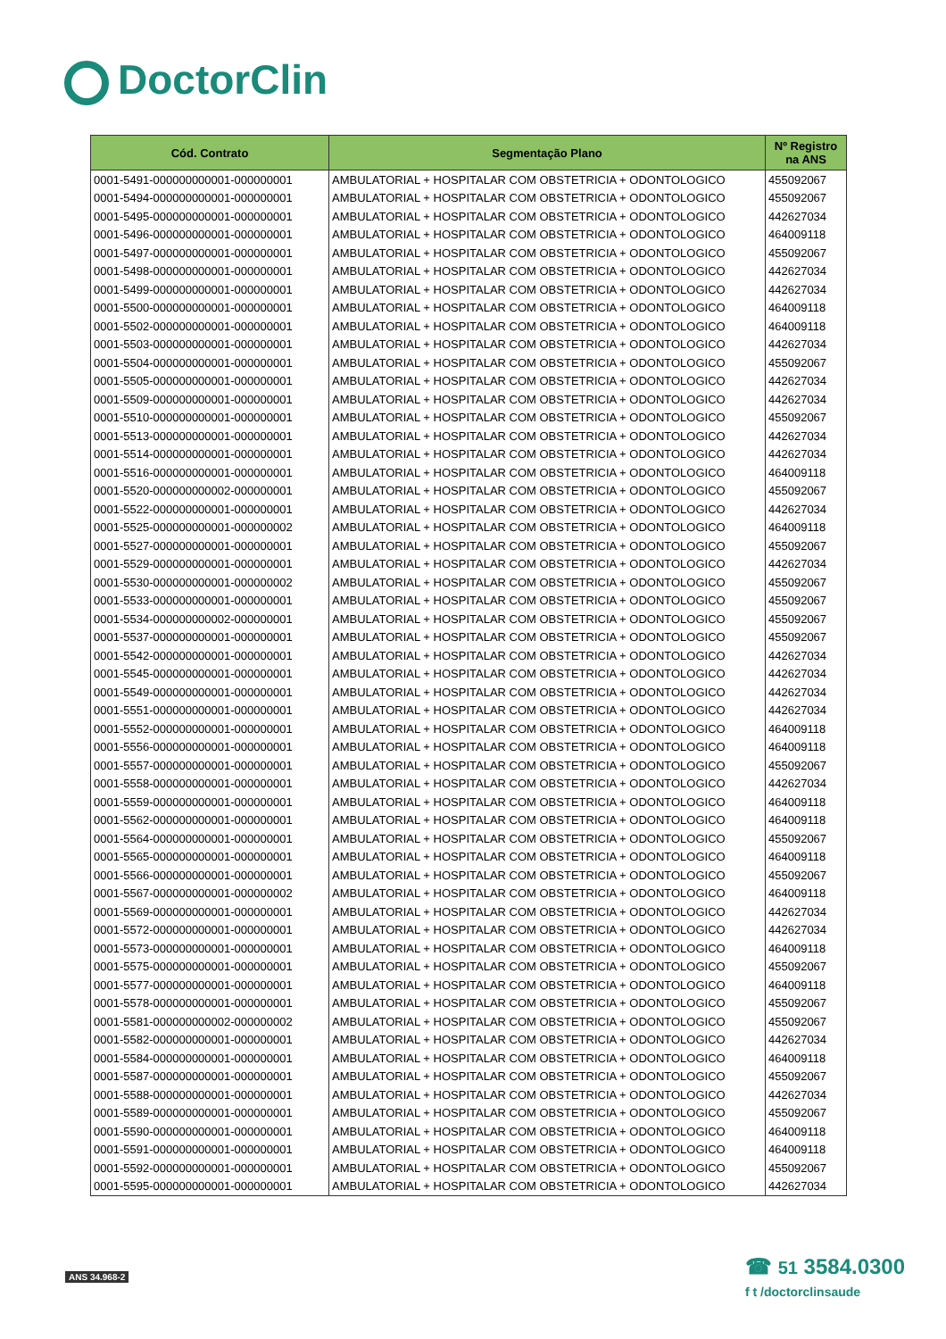DoctorClin
| Cód. Contrato | Segmentação Plano | Nº Registro na ANS |
| --- | --- | --- |
| 0001-5491-000000000001-000000001 | AMBULATORIAL + HOSPITALAR COM OBSTETRICIA + ODONTOLOGICO | 455092067 |
| 0001-5494-000000000001-000000001 | AMBULATORIAL + HOSPITALAR COM OBSTETRICIA + ODONTOLOGICO | 455092067 |
| 0001-5495-000000000001-000000001 | AMBULATORIAL + HOSPITALAR COM OBSTETRICIA + ODONTOLOGICO | 442627034 |
| 0001-5496-000000000001-000000001 | AMBULATORIAL + HOSPITALAR COM OBSTETRICIA + ODONTOLOGICO | 464009118 |
| 0001-5497-000000000001-000000001 | AMBULATORIAL + HOSPITALAR COM OBSTETRICIA + ODONTOLOGICO | 455092067 |
| 0001-5498-000000000001-000000001 | AMBULATORIAL + HOSPITALAR COM OBSTETRICIA + ODONTOLOGICO | 442627034 |
| 0001-5499-000000000001-000000001 | AMBULATORIAL + HOSPITALAR COM OBSTETRICIA + ODONTOLOGICO | 442627034 |
| 0001-5500-000000000001-000000001 | AMBULATORIAL + HOSPITALAR COM OBSTETRICIA + ODONTOLOGICO | 464009118 |
| 0001-5502-000000000001-000000001 | AMBULATORIAL + HOSPITALAR COM OBSTETRICIA + ODONTOLOGICO | 464009118 |
| 0001-5503-000000000001-000000001 | AMBULATORIAL + HOSPITALAR COM OBSTETRICIA + ODONTOLOGICO | 442627034 |
| 0001-5504-000000000001-000000001 | AMBULATORIAL + HOSPITALAR COM OBSTETRICIA + ODONTOLOGICO | 455092067 |
| 0001-5505-000000000001-000000001 | AMBULATORIAL + HOSPITALAR COM OBSTETRICIA + ODONTOLOGICO | 442627034 |
| 0001-5509-000000000001-000000001 | AMBULATORIAL + HOSPITALAR COM OBSTETRICIA + ODONTOLOGICO | 442627034 |
| 0001-5510-000000000001-000000001 | AMBULATORIAL + HOSPITALAR COM OBSTETRICIA + ODONTOLOGICO | 455092067 |
| 0001-5513-000000000001-000000001 | AMBULATORIAL + HOSPITALAR COM OBSTETRICIA + ODONTOLOGICO | 442627034 |
| 0001-5514-000000000001-000000001 | AMBULATORIAL + HOSPITALAR COM OBSTETRICIA + ODONTOLOGICO | 442627034 |
| 0001-5516-000000000001-000000001 | AMBULATORIAL + HOSPITALAR COM OBSTETRICIA + ODONTOLOGICO | 464009118 |
| 0001-5520-000000000002-000000001 | AMBULATORIAL + HOSPITALAR COM OBSTETRICIA + ODONTOLOGICO | 455092067 |
| 0001-5522-000000000001-000000001 | AMBULATORIAL + HOSPITALAR COM OBSTETRICIA + ODONTOLOGICO | 442627034 |
| 0001-5525-000000000001-000000002 | AMBULATORIAL + HOSPITALAR COM OBSTETRICIA + ODONTOLOGICO | 464009118 |
| 0001-5527-000000000001-000000001 | AMBULATORIAL + HOSPITALAR COM OBSTETRICIA + ODONTOLOGICO | 455092067 |
| 0001-5529-000000000001-000000001 | AMBULATORIAL + HOSPITALAR COM OBSTETRICIA + ODONTOLOGICO | 442627034 |
| 0001-5530-000000000001-000000002 | AMBULATORIAL + HOSPITALAR COM OBSTETRICIA + ODONTOLOGICO | 455092067 |
| 0001-5533-000000000001-000000001 | AMBULATORIAL + HOSPITALAR COM OBSTETRICIA + ODONTOLOGICO | 455092067 |
| 0001-5534-000000000002-000000001 | AMBULATORIAL + HOSPITALAR COM OBSTETRICIA + ODONTOLOGICO | 455092067 |
| 0001-5537-000000000001-000000001 | AMBULATORIAL + HOSPITALAR COM OBSTETRICIA + ODONTOLOGICO | 455092067 |
| 0001-5542-000000000001-000000001 | AMBULATORIAL + HOSPITALAR COM OBSTETRICIA + ODONTOLOGICO | 442627034 |
| 0001-5545-000000000001-000000001 | AMBULATORIAL + HOSPITALAR COM OBSTETRICIA + ODONTOLOGICO | 442627034 |
| 0001-5549-000000000001-000000001 | AMBULATORIAL + HOSPITALAR COM OBSTETRICIA + ODONTOLOGICO | 442627034 |
| 0001-5551-000000000001-000000001 | AMBULATORIAL + HOSPITALAR COM OBSTETRICIA + ODONTOLOGICO | 442627034 |
| 0001-5552-000000000001-000000001 | AMBULATORIAL + HOSPITALAR COM OBSTETRICIA + ODONTOLOGICO | 464009118 |
| 0001-5556-000000000001-000000001 | AMBULATORIAL + HOSPITALAR COM OBSTETRICIA + ODONTOLOGICO | 464009118 |
| 0001-5557-000000000001-000000001 | AMBULATORIAL + HOSPITALAR COM OBSTETRICIA + ODONTOLOGICO | 455092067 |
| 0001-5558-000000000001-000000001 | AMBULATORIAL + HOSPITALAR COM OBSTETRICIA + ODONTOLOGICO | 442627034 |
| 0001-5559-000000000001-000000001 | AMBULATORIAL + HOSPITALAR COM OBSTETRICIA + ODONTOLOGICO | 464009118 |
| 0001-5562-000000000001-000000001 | AMBULATORIAL + HOSPITALAR COM OBSTETRICIA + ODONTOLOGICO | 464009118 |
| 0001-5564-000000000001-000000001 | AMBULATORIAL + HOSPITALAR COM OBSTETRICIA + ODONTOLOGICO | 455092067 |
| 0001-5565-000000000001-000000001 | AMBULATORIAL + HOSPITALAR COM OBSTETRICIA + ODONTOLOGICO | 464009118 |
| 0001-5566-000000000001-000000001 | AMBULATORIAL + HOSPITALAR COM OBSTETRICIA + ODONTOLOGICO | 455092067 |
| 0001-5567-000000000001-000000002 | AMBULATORIAL + HOSPITALAR COM OBSTETRICIA + ODONTOLOGICO | 464009118 |
| 0001-5569-000000000001-000000001 | AMBULATORIAL + HOSPITALAR COM OBSTETRICIA + ODONTOLOGICO | 442627034 |
| 0001-5572-000000000001-000000001 | AMBULATORIAL + HOSPITALAR COM OBSTETRICIA + ODONTOLOGICO | 442627034 |
| 0001-5573-000000000001-000000001 | AMBULATORIAL + HOSPITALAR COM OBSTETRICIA + ODONTOLOGICO | 464009118 |
| 0001-5575-000000000001-000000001 | AMBULATORIAL + HOSPITALAR COM OBSTETRICIA + ODONTOLOGICO | 455092067 |
| 0001-5577-000000000001-000000001 | AMBULATORIAL + HOSPITALAR COM OBSTETRICIA + ODONTOLOGICO | 464009118 |
| 0001-5578-000000000001-000000001 | AMBULATORIAL + HOSPITALAR COM OBSTETRICIA + ODONTOLOGICO | 455092067 |
| 0001-5581-000000000002-000000002 | AMBULATORIAL + HOSPITALAR COM OBSTETRICIA + ODONTOLOGICO | 455092067 |
| 0001-5582-000000000001-000000001 | AMBULATORIAL + HOSPITALAR COM OBSTETRICIA + ODONTOLOGICO | 442627034 |
| 0001-5584-000000000001-000000001 | AMBULATORIAL + HOSPITALAR COM OBSTETRICIA + ODONTOLOGICO | 464009118 |
| 0001-5587-000000000001-000000001 | AMBULATORIAL + HOSPITALAR COM OBSTETRICIA + ODONTOLOGICO | 455092067 |
| 0001-5588-000000000001-000000001 | AMBULATORIAL + HOSPITALAR COM OBSTETRICIA + ODONTOLOGICO | 442627034 |
| 0001-5589-000000000001-000000001 | AMBULATORIAL + HOSPITALAR COM OBSTETRICIA + ODONTOLOGICO | 455092067 |
| 0001-5590-000000000001-000000001 | AMBULATORIAL + HOSPITALAR COM OBSTETRICIA + ODONTOLOGICO | 464009118 |
| 0001-5591-000000000001-000000001 | AMBULATORIAL + HOSPITALAR COM OBSTETRICIA + ODONTOLOGICO | 464009118 |
| 0001-5592-000000000001-000000001 | AMBULATORIAL + HOSPITALAR COM OBSTETRICIA + ODONTOLOGICO | 455092067 |
| 0001-5595-000000000001-000000001 | AMBULATORIAL + HOSPITALAR COM OBSTETRICIA + ODONTOLOGICO | 442627034 |
ANS 34.968-2
☎ 51 3584.0300
f t /doctorclinsaude